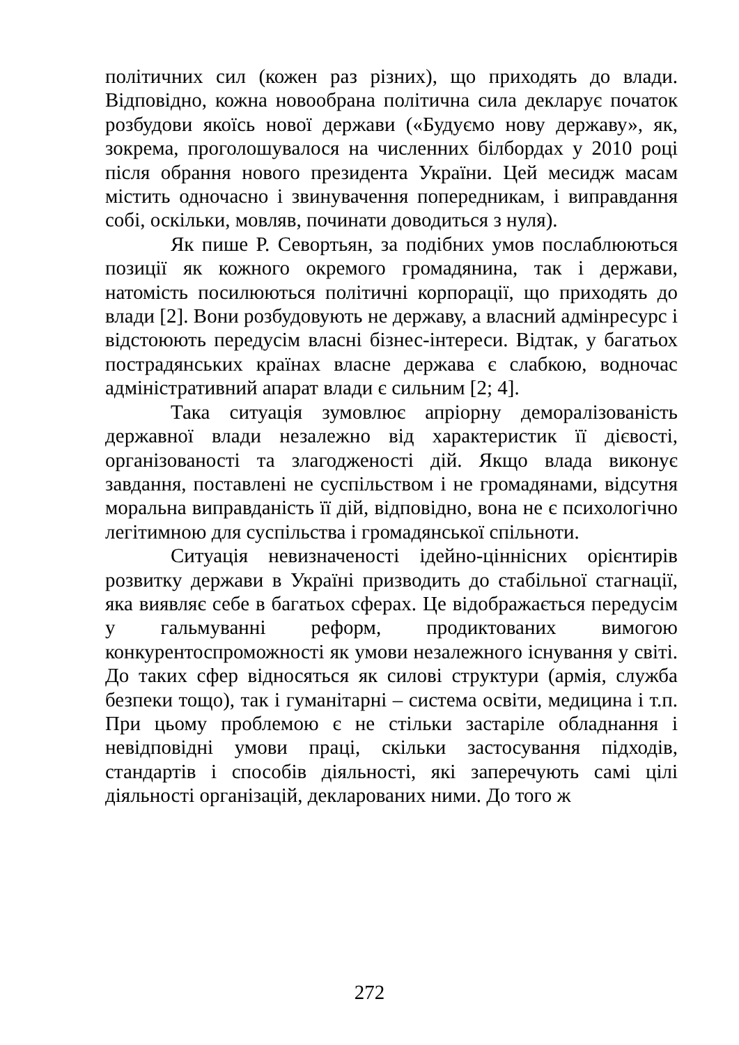політичних сил (кожен раз різних), що приходять до влади. Відповідно, кожна новообрана політична сила декларує початок розбудови якоїсь нової держави («Будуємо нову державу», як, зокрема, проголошувалося на численних білбордах у 2010 році після обрання нового президента України. Цей месидж масам містить одночасно і звинувачення попередникам, і виправдання собі, оскільки, мовляв, починати доводиться з нуля).
Як пише Р. Севортьян, за подібних умов послаблюються позиції як кожного окремого громадянина, так і держави, натомість посилюються політичні корпорації, що приходять до влади [2]. Вони розбудовують не державу, а власний адмінресурс і відстоюють передусім власні бізнес-інтереси. Відтак, у багатьох пострадянських країнах власне держава є слабкою, водночас адміністративний апарат влади є сильним [2; 4].
Така ситуація зумовлює апріорну деморалізованість державної влади незалежно від характеристик її дієвості, організованості та злагодженості дій. Якщо влада виконує завдання, поставлені не суспільством і не громадянами, відсутня моральна виправданість її дій, відповідно, вона не є психологічно легітимною для суспільства і громадянської спільноти.
Ситуація невизначеності ідейно-ціннісних орієнтирів розвитку держави в Україні призводить до стабільної стагнації, яка виявляє себе в багатьох сферах. Це відображається передусім у гальмуванні реформ, продиктованих вимогою конкурентоспроможності як умови незалежного існування у світі. До таких сфер відносяться як силові структури (армія, служба безпеки тощо), так і гуманітарні – система освіти, медицина і т.п. При цьому проблемою є не стільки застаріле обладнання і невідповідні умови праці, скільки застосування підходів, стандартів і способів діяльності, які заперечують самі цілі діяльності організацій, декларованих ними. До того ж
272